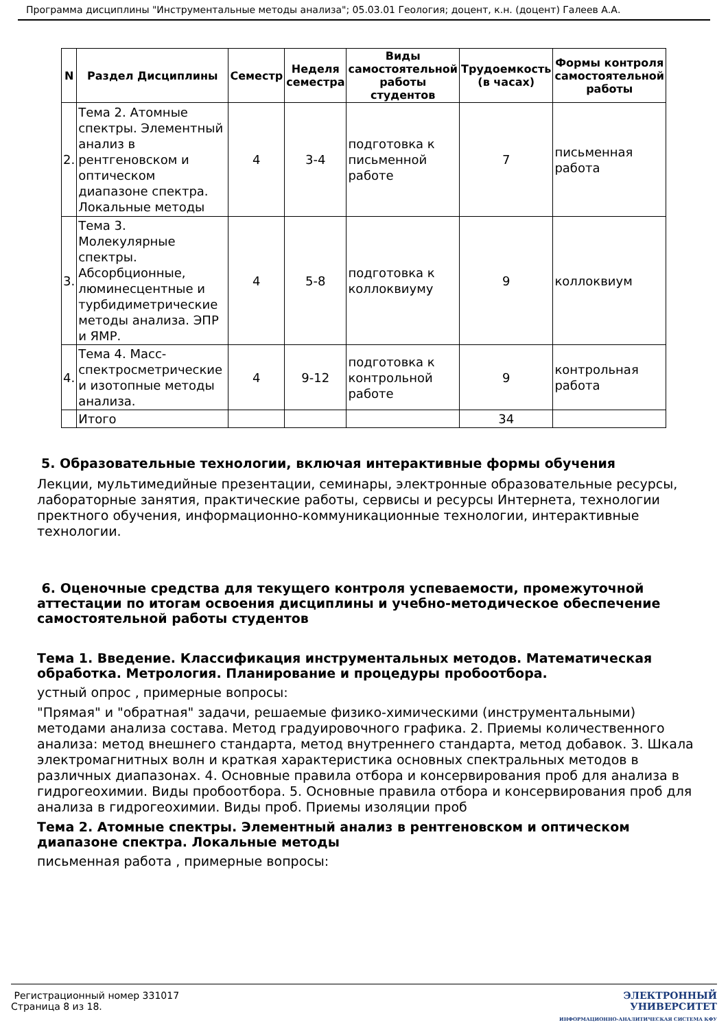Программа дисциплины "Инструментальные методы анализа"; 05.03.01 Геология; доцент, к.н. (доцент) Галеев А.А.
| N | Раздел Дисциплины | Семестр | Неделя семестра | Виды самостоятельной работы студентов | Трудоемкость (в часах) | Формы контроля самостоятельной работы |
| --- | --- | --- | --- | --- | --- | --- |
| 2. | Тема 2. Атомные спектры. Элементный анализ в рентгеновском и оптическом диапазоне спектра. Локальные методы | 4 | 3-4 | подготовка к письменной работе | 7 | письменная работа |
| 3. | Тема 3. Молекулярные спектры. Абсорбционные, люминесцентные и турбидиметрические методы анализа. ЭПР и ЯМР. | 4 | 5-8 | подготовка к коллоквиуму | 9 | коллоквиум |
| 4. | Тема 4. Масс-спектросметрические и изотопные методы анализа. | 4 | 9-12 | подготовка к контрольной работе | 9 | контрольная работа |
| | Итого | | | | 34 | |
5. Образовательные технологии, включая интерактивные формы обучения
Лекции, мультимедийные презентации, семинары, электронные образовательные ресурсы, лабораторные занятия, практические работы, сервисы и ресурсы Интернета, технологии пректного обучения, информационно-коммуникационные технологии, интерактивные технологии.
6. Оценочные средства для текущего контроля успеваемости, промежуточной аттестации по итогам освоения дисциплины и учебно-методическое обеспечение самостоятельной работы студентов
Тема 1. Введение. Классификация инструментальных методов. Математическая обработка. Метрология. Планирование и процедуры пробоотбора.
устный опрос , примерные вопросы:
"Прямая" и "обратная" задачи, решаемые физико-химическими (инструментальными) методами анализа состава. Метод градуировочного графика. 2. Приемы количественного анализа: метод внешнего стандарта, метод внутреннего стандарта, метод добавок. 3. Шкала электромагнитных волн и краткая характеристика основных спектральных методов в различных диапазонах. 4. Основные правила отбора и консервирования проб для анализа в гидрогеохимии. Виды пробоотбора. 5. Основные правила отбора и консервирования проб для анализа в гидрогеохимии. Виды проб. Приемы изоляции проб
Тема 2. Атомные спектры. Элементный анализ в рентгеновском и оптическом диапазоне спектра. Локальные методы
письменная работа , примерные вопросы:
Регистрационный номер 331017
Страница 8 из 18.
ЭЛЕКТРОННЫЙ
УНИВЕРСИТЕТ
ИНФОРМАЦИОННО-АНАЛИТИЧЕСКАЯ СИСТЕМА КФУ